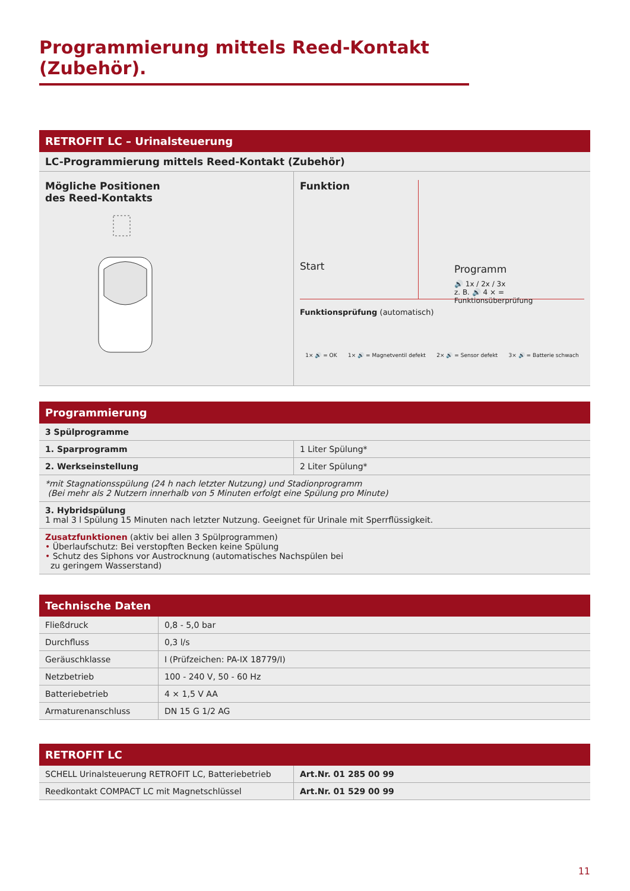Programmierung mittels Reed-Kontakt (Zubehör).
RETROFIT LC – Urinalsteuerung
LC-Programmierung mittels Reed-Kontakt (Zubehör)
Mögliche Positionen
des Reed-Kontakts
Funktion
Start
Programm
🔊 1x / 2x / 3x
z. B. 🔊 4 × = Funktionsüberprüfung
Funktionsprüfung (automatisch)
1× 🔊 = OK 1× 🔊 = Magnetventil defekt 2× 🔊 = Sensor defekt 3× 🔊 = Batterie schwach
Programmierung
| 3 Spülprogramme | |
| 1. Sparprogramm | 1 Liter Spülung* |
| 2. Werkseinstellung | 2 Liter Spülung* |
| *mit Stagnationsspülung (24 h nach letzter Nutzung) und Stadionprogramm (Bei mehr als 2 Nutzern innerhalb von 5 Minuten erfolgt eine Spülung pro Minute) | |
| 3. Hybridspülung 1 mal 3 l Spülung 15 Minuten nach letzter Nutzung. Geeignet für Urinale mit Sperrflüssigkeit. | |
| Zusatzfunktionen (aktiv bei allen 3 Spülprogrammen) • Überlaufschutz: Bei verstopften Becken keine Spülung • Schutz des Siphons vor Austrocknung (automatisches Nachspülen bei zu geringem Wasserstand) | |
Technische Daten
| Fließdruck | 0,8 - 5,0 bar |
| Durchfluss | 0,3 l/s |
| Geräuschklasse | I (Prüfzeichen: PA-IX 18779/I) |
| Netzbetrieb | 100 - 240 V, 50 - 60 Hz |
| Batteriebetrieb | 4 × 1,5 V AA |
| Armaturenanschluss | DN 15 G 1/2 AG |
RETROFIT LC
| SCHELL Urinalsteuerung RETROFIT LC, Batteriebetrieb | Art.Nr. 01 285 00 99 |
| Reedkontakt COMPACT LC mit Magnetschlüssel | Art.Nr. 01 529 00 99 |
11